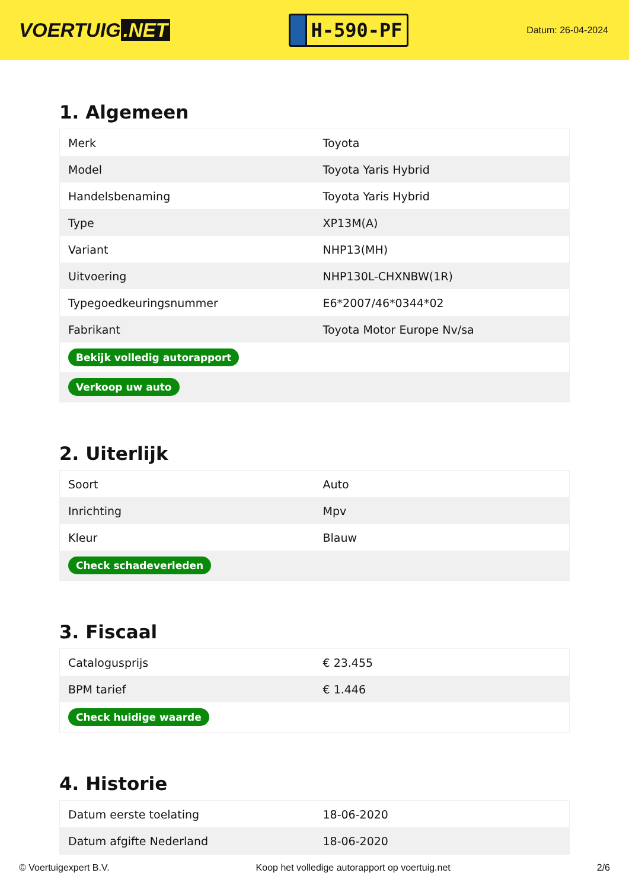VOERTUIG.NET
H-590-PF
Datum: 26-04-2024
1. Algemeen
| Merk | Toyota |
| Model | Toyota Yaris Hybrid |
| Handelsbenaming | Toyota Yaris Hybrid |
| Type | XP13M(A) |
| Variant | NHP13(MH) |
| Uitvoering | NHP130L-CHXNBW(1R) |
| Typegoedkeuringsnummer | E6*2007/46*0344*02 |
| Fabrikant | Toyota Motor Europe Nv/sa |
| Bekijk volledig autorapport | |
| Verkoop uw auto | |
2. Uiterlijk
| Soort | Auto |
| Inrichting | Mpv |
| Kleur | Blauw |
| Check schadeverleden | |
3. Fiscaal
| Catalogusprijs | € 23.455 |
| BPM tarief | € 1.446 |
| Check huidige waarde | |
4. Historie
| Datum eerste toelating | 18-06-2020 |
| Datum afgifte Nederland | 18-06-2020 |
© Voertuigexpert B.V. Koop het volledige autorapport op voertuig.net 2/6